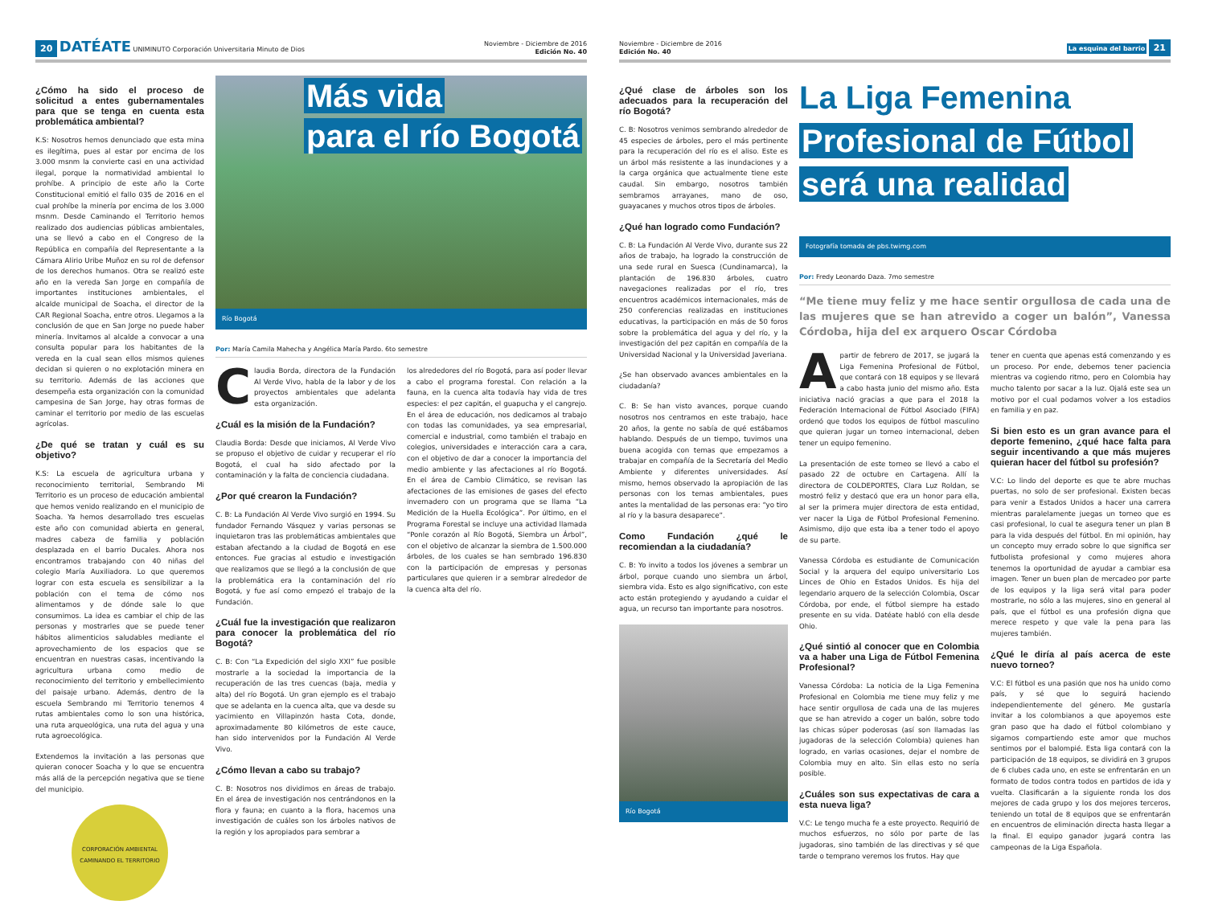20 DATÉATE UNIMINUTO Corporación Universitaria Minuto de Dios
Noviembre - Diciembre de 2016
Edición No. 40
¿Cómo ha sido el proceso de solicitud a entes gubernamentales para que se tenga en cuenta esta problemática ambiental?
K.S: Nosotros hemos denunciado que esta mina es ilegítima, pues al estar por encima de los 3.000 msnm la convierte casi en una actividad ilegal, porque la normatividad ambiental lo prohíbe. A principio de este año la Corte Constitucional emitió el fallo 035 de 2016 en el cual prohíbe la minería por encima de los 3.000 msnm. Desde Caminando el Territorio hemos realizado dos audiencias públicas ambientales, una se llevó a cabo en el Congreso de la República en compañía del Representante a la Cámara Alirio Uribe Muñoz en su rol de defensor de los derechos humanos. Otra se realizó este año en la vereda San Jorge en compañía de importantes instituciones ambientales, el alcalde municipal de Soacha, el director de la CAR Regional Soacha, entre otros. Llegamos a la conclusión de que en San Jorge no puede haber minería. Invitamos al alcalde a convocar a una consulta popular para los habitantes de la vereda en la cual sean ellos mismos quienes decidan si quieren o no explotación minera en su territorio. Además de las acciones que desempeña esta organización con la comunidad campesina de San Jorge, hay otras formas de caminar el territorio por medio de las escuelas agrícolas.
¿De qué se tratan y cuál es su objetivo?
K.S: La escuela de agricultura urbana y reconocimiento territorial, Sembrando Mi Territorio es un proceso de educación ambiental que hemos venido realizando en el municipio de Soacha. Ya hemos desarrollado tres escuelas este año con comunidad abierta en general, madres cabeza de familia y población desplazada en el barrio Ducales. Ahora nos encontramos trabajando con 40 niñas del colegio María Auxiliadora. Lo que queremos lograr con esta escuela es sensibilizar a la población con el tema de cómo nos alimentamos y de dónde sale lo que consumimos. La idea es cambiar el chip de las personas y mostrarles que se puede tener hábitos alimenticios saludables mediante el aprovechamiento de los espacios que se encuentran en nuestras casas, incentivando la agricultura urbana como medio de reconocimiento del territorio y embellecimiento del paisaje urbano. Además, dentro de la escuela Sembrando mi Territorio tenemos 4 rutas ambientales como lo son una histórica, una ruta arqueológica, una ruta del agua y una ruta agroecológica.
Extendemos la invitación a las personas que quieran conocer Soacha y lo que se encuentra más allá de la percepción negativa que se tiene del municipio.
CORPORACIÓN AMBIENTAL CAMINANDO EL TERRITORIO
Más vida
para el río Bogotá
Río Bogotá
Por: María Camila Mahecha y Angélica María Pardo. 6to semestre
Claudia Borda, directora de la Fundación Al Verde Vivo, habla de la labor y de los proyectos ambientales que adelanta esta organización.
¿Cuál es la misión de la Fundación?
Claudia Borda: Desde que iniciamos, Al Verde Vivo se propuso el objetivo de cuidar y recuperar el río Bogotá, el cual ha sido afectado por la contaminación y la falta de conciencia ciudadana.
¿Por qué crearon la Fundación?
C. B: La Fundación Al Verde Vivo surgió en 1994. Su fundador Fernando Vásquez y varias personas se inquietaron tras las problemáticas ambientales que estaban afectando a la ciudad de Bogotá en ese entonces. Fue gracias al estudio e investigación que realizamos que se llegó a la conclusión de que la problemática era la contaminación del río Bogotá, y fue así como empezó el trabajo de la Fundación.
¿Cuál fue la investigación que realizaron para conocer la problemática del río Bogotá?
C. B: Con “La Expedición del siglo XXI” fue posible mostrarle a la sociedad la importancia de la recuperación de las tres cuencas (baja, media y alta) del río Bogotá. Un gran ejemplo es el trabajo que se adelanta en la cuenca alta, que va desde su yacimiento en Villapinzón hasta Cota, donde, aproximadamente 80 kilómetros de este cauce, han sido intervenidos por la Fundación Al Verde Vivo.
¿Cómo llevan a cabo su trabajo?
C. B: Nosotros nos dividimos en áreas de trabajo. En el área de investigación nos centrándonos en la flora y fauna; en cuanto a la flora, hacemos una investigación de cuáles son los árboles nativos de la región y los apropiados para sembrar a
los alrededores del río Bogotá, para así poder llevar a cabo el programa forestal. Con relación a la fauna, en la cuenca alta todavía hay vida de tres especies: el pez capitán, el guapucha y el cangrejo. En el área de educación, nos dedicamos al trabajo con todas las comunidades, ya sea empresarial, comercial e industrial, como también el trabajo en colegios, universidades e interacción cara a cara, con el objetivo de dar a conocer la importancia del medio ambiente y las afectaciones al río Bogotá. En el área de Cambio Climático, se revisan las afectaciones de las emisiones de gases del efecto invernadero con un programa que se llama “La Medición de la Huella Ecológica”. Por último, en el Programa Forestal se incluye una actividad llamada “Ponle corazón al Río Bogotá, Siembra un Árbol”, con el objetivo de alcanzar la siembra de 1.500.000 árboles, de los cuales se han sembrado 196.830 con la participación de empresas y personas particulares que quieren ir a sembrar alrededor de la cuenca alta del río.
Noviembre - Diciembre de 2016
Edición No. 40
La esquina del barrio 21
¿Qué clase de árboles son los adecuados para la recuperación del río Bogotá?
C. B: Nosotros venimos sembrando alrededor de 45 especies de árboles, pero el más pertinente para la recuperación del río es el aliso. Este es un árbol más resistente a las inundaciones y a la carga orgánica que actualmente tiene este caudal. Sin embargo, nosotros también sembramos arrayanes, mano de oso, guayacanes y muchos otros tipos de árboles.
¿Qué han logrado como Fundación?
C. B: La Fundación Al Verde Vivo, durante sus 22 años de trabajo, ha logrado la construcción de una sede rural en Suesca (Cundinamarca), la plantación de 196.830 árboles, cuatro navegaciones realizadas por el río, tres encuentros académicos internacionales, más de 250 conferencias realizadas en instituciones educativas, la participación en más de 50 foros sobre la problemática del agua y del río, y la investigación del pez capitán en compañía de la Universidad Nacional y la Universidad Javeriana.
¿Se han observado avances ambientales en la ciudadanía?
C. B: Se han visto avances, porque cuando nosotros nos centramos en este trabajo, hace 20 años, la gente no sabía de qué estábamos hablando. Después de un tiempo, tuvimos una buena acogida con temas que empezamos a trabajar en compañía de la Secretaría del Medio Ambiente y diferentes universidades. Así mismo, hemos observado la apropiación de las personas con los temas ambientales, pues antes la mentalidad de las personas era: “yo tiro al río y la basura desaparece”.
Como Fundación ¿qué le recomiendan a la ciudadanía?
C. B: Yo invito a todos los jóvenes a sembrar un árbol, porque cuando uno siembra un árbol, siembra vida. Esto es algo significativo, con este acto están protegiendo y ayudando a cuidar el agua, un recurso tan importante para nosotros.
Río Bogotá
La Liga Femenina
Profesional de Fútbol
será una realidad
Fotografía tomada de pbs.twimg.com
Por: Fredy Leonardo Daza. 7mo semestre
“Me tiene muy feliz y me hace sentir orgullosa de cada una de las mujeres que se han atrevido a coger un balón”, Vanessa Córdoba, hija del ex arquero Oscar Córdoba
Apartir de febrero de 2017, se jugará la Liga Femenina Profesional de Fútbol, que contará con 18 equipos y se llevará a cabo hasta junio del mismo año. Esta iniciativa nació gracias a que para el 2018 la Federación Internacional de Fútbol Asociado (FIFA) ordenó que todos los equipos de fútbol masculino que quieran jugar un torneo internacional, deben tener un equipo femenino.
La presentación de este torneo se llevó a cabo el pasado 22 de octubre en Cartagena. Allí la directora de COLDEPORTES, Clara Luz Roldan, se mostró feliz y destacó que era un honor para ella, al ser la primera mujer directora de esta entidad, ver nacer la Liga de Fútbol Profesional Femenino. Asimismo, dijo que esta iba a tener todo el apoyo de su parte.
Vanessa Córdoba es estudiante de Comunicación Social y la arquera del equipo universitario Los Linces de Ohio en Estados Unidos. Es hija del legendario arquero de la selección Colombia, Oscar Córdoba, por ende, el fútbol siempre ha estado presente en su vida. Datéate habló con ella desde Ohio.
¿Qué sintió al conocer que en Colombia va a haber una Liga de Fútbol Femenina Profesional?
Vanessa Córdoba: La noticia de la Liga Femenina Profesional en Colombia me tiene muy feliz y me hace sentir orgullosa de cada una de las mujeres que se han atrevido a coger un balón, sobre todo las chicas súper poderosas (así son llamadas las jugadoras de la selección Colombia) quienes han logrado, en varias ocasiones, dejar el nombre de Colombia muy en alto. Sin ellas esto no sería posible.
¿Cuáles son sus expectativas de cara a esta nueva liga?
V.C: Le tengo mucha fe a este proyecto. Requirió de muchos esfuerzos, no sólo por parte de las jugadoras, sino también de las directivas y sé que tarde o temprano veremos los frutos. Hay que
tener en cuenta que apenas está comenzando y es un proceso. Por ende, debemos tener paciencia mientras va cogiendo ritmo, pero en Colombia hay mucho talento por sacar a la luz. Ojalá este sea un motivo por el cual podamos volver a los estadios en familia y en paz.
Si bien esto es un gran avance para el deporte femenino, ¿qué hace falta para seguir incentivando a que más mujeres quieran hacer del fútbol su profesión?
V.C: Lo lindo del deporte es que te abre muchas puertas, no solo de ser profesional. Existen becas para venir a Estados Unidos a hacer una carrera mientras paralelamente juegas un torneo que es casi profesional, lo cual te asegura tener un plan B para la vida después del fútbol. En mi opinión, hay un concepto muy errado sobre lo que significa ser futbolista profesional y como mujeres ahora tenemos la oportunidad de ayudar a cambiar esa imagen. Tener un buen plan de mercadeo por parte de los equipos y la liga será vital para poder mostrarle, no sólo a las mujeres, sino en general al país, que el fútbol es una profesión digna que merece respeto y que vale la pena para las mujeres también.
¿Qué le diría al país acerca de este nuevo torneo?
V.C: El fútbol es una pasión que nos ha unido como país, y sé que lo seguirá haciendo independientemente del género. Me gustaría invitar a los colombianos a que apoyemos este gran paso que ha dado el fútbol colombiano y sigamos compartiendo este amor que muchos sentimos por el balompié. Esta liga contará con la participación de 18 equipos, se dividirá en 3 grupos de 6 clubes cada uno, en este se enfrentarán en un formato de todos contra todos en partidos de ida y vuelta. Clasificarán a la siguiente ronda los dos mejores de cada grupo y los dos mejores terceros, teniendo un total de 8 equipos que se enfrentarán en encuentros de eliminación directa hasta llegar a la final. El equipo ganador jugará contra las campeonas de la Liga Española.